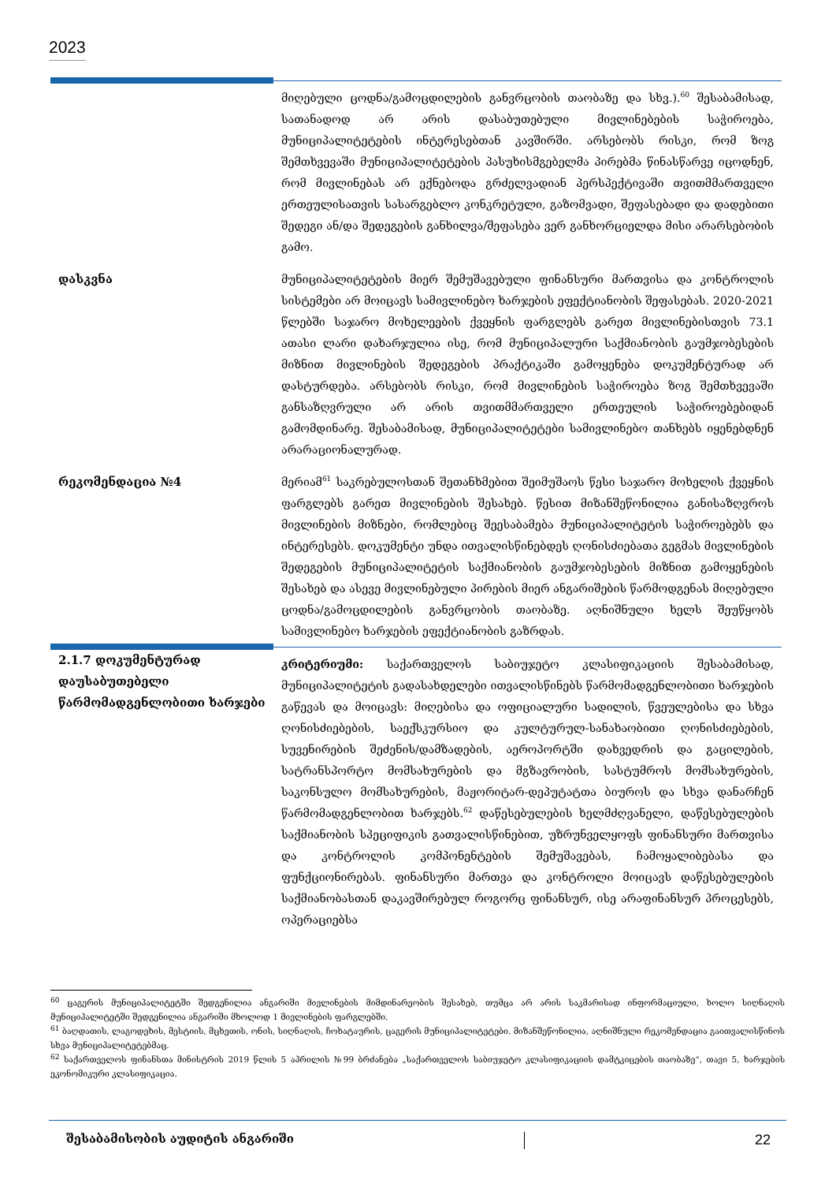2023
| | მიღებული ცოდნა/გამოცდილების განვრცობის თაობაზე და სხვ.).<sup>60</sup> შესაბამისად, სათანადოდ არ არის დასაბუთებული მივლინებების საჭიროება, მუნიციპალიტეტების ინტერესებთან კავშირში. არსებობს რისკი, რომ ზოგ შემთხვევაში მუნიციპალიტეტების პასუხისმგებელმა პირებმა წინასწარვე იცოდნენ, რომ მივლინებას არ ექნებოდა გრძელვადიან პერსპექტივაში თვითმმართველი ერთეულისათვის სასარგებლო კონკრეტული, გაზომვადი, შეფასებადი და დადებითი შედეგი ან/და შედეგების განხილვა/შეფასება ვერ განხორციელდა მისი არარსებობის გამო. |
| დასკვნა | მუნიციპალიტეტების მიერ შემუშავებული ფინანსური მართვისა და კონტროლის სისტემები არ მოიცავს სამივლინებო ხარჯების ეფექტიანობის შეფასებას. 2020-2021 წლებში საჯარო მოხელეების ქვეყნის ფარგლებს გარეთ მივლინებისთვის 73.1 ათასი ლარი დახარჯულია ისე, რომ მუნიციპალური საქმიანობის გაუმჯობესების მიზნით მივლინების შედეგების პრაქტიკაში გამოყენება დოკუმენტურად არ დასტურდება. არსებობს რისკი, რომ მივლინების საჭიროება ზოგ შემთხვევაში განსაზღვრული არ არის თვითმმართველი ერთეულის საჭიროებებიდან გამომდინარე. შესაბამისად, მუნიციპალიტეტები სამივლინებო თანხებს იყენებდნენ არარაციონალურად. |
| რეკომენდაცია №4 | მერიამ<sup>61</sup> საკრებულოსთან შეთანხმებით შეიმუშაოს წესი საჯარო მოხელის ქვეყნის ფარგლებს გარეთ მივლინების შესახებ. წესით მიზანშეწონილია განისაზღვროს მივლინების მიზნები, რომლებიც შეესაბამება მუნიციპალიტეტის საჭიროებებს და ინტერესებს. დოკუმენტი უნდა ითვალისწინებდეს ღონისძიებათა გეგმას მივლინების შედეგების მუნიციპალიტეტის საქმიანობის გაუმჯობესების მიზნით გამოყენების შესახებ და ასევე მივლინებული პირების მიერ ანგარიშების წარმოდგენას მიღებული ცოდნა/გამოცდილების განვრცობის თაობაზე. აღნიშნული ხელს შეუწყობს სამივლინებო ხარჯების ეფექტიანობის გაზრდას. |
| 2.1.7 დოკუმენტურად დაუსაბუთებელი წარმომადგენლობითი ხარჯები | კრიტერიუმი: საქართველოს საბიუჯეტო კლასიფიკაციის შესაბამისად, მუნიციპალიტეტის გადასახდელები ითვალისწინებს წარმომადგენლობითი ხარჯების გაწევას და მოიცავს: მიღებისა და ოფიციალური სადილის, წვეულებისა და სხვა ღონისძიებების, საექსკურსიო და კულტურულ-სანახაობითი ღონისძიებების, სუვენირების შეძენის/დამზადების, აეროპორტში დახვედრის და გაცილების, სატრანსპორტო მომსახურების და მგზავრობის, სასტუმროს მომსახურების, საკონსულო მომსახურების, მაჟორიტარ-დეპუტატთა ბიუროს და სხვა დანარჩენ წარმომადგენლობით ხარჯებს.<sup>62</sup> დაწესებულების ხელმძღვანელი, დაწესებულების საქმიანობის სპეციფიკის გათვალისწინებით, უზრუნველყოფს ფინანსური მართვისა და კონტროლის კომპონენტების შემუშავებას, ჩამოყალიბებასა და ფუნქციონირებას. ფინანსური მართვა და კონტროლი მოიცავს დაწესებულების საქმიანობასთან დაკავშირებულ როგორც ფინანსურ, ისე არაფინანსურ პროცესებს, ოპერაციებსა |
<sup>60</sup> ცაგერის მუნიციპალიტეტში შედგენილია ანგარიში მივლინების მიმდინარეობის შესახებ, თუმცა არ არის საკმარისად ინფორმაციული, ხოლო სიღნაღის მუნიციპალიტეტში შედგენილია ანგარიში მხოლოდ 1 მივლინების ფარგლებში.
<sup>61</sup> ბაღდათის, ლაგოდეხის, მესტიის, მცხეთის, ონის, სიღნაღის, ჩოხატაურის, ცაგერის მუნიციპალიტეტები. მიზანშეწონილია, აღნიშნული რეკომენდაცია გაითვალისწინოს სხვა მუნიციპალიტეტებმაც.
<sup>62</sup> საქართველოს ფინანსთა მინისტრის 2019 წლის 5 აპრილის №99 ბრძანება „საქართველოს საბიუჯეტო კლასიფიკაციის დამტკიცების თაობაზე“, თავი 5, ხარჯების ეკონომიკური კლასიფიკაცია.
შესაბამისობის აუდიტის ანგარიში 22